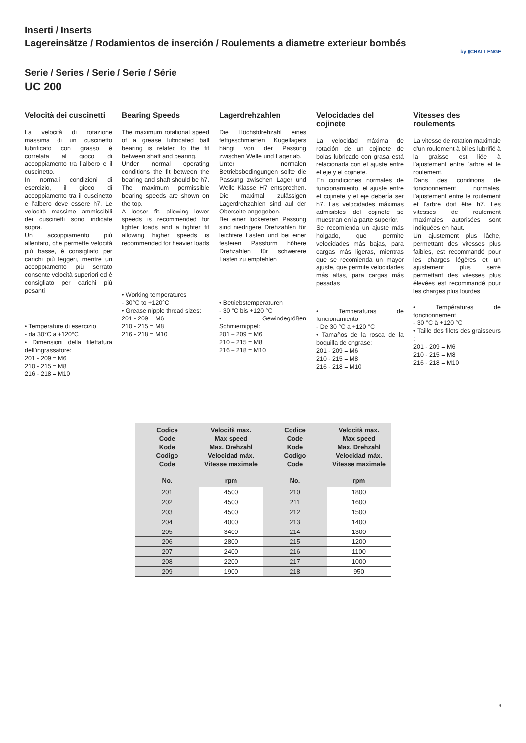Inserti / Inserts
Lagereinsätze / Rodamientos de inserción / Roulements a diametre exterieur bombés
by ▮CHALLENGE
Serie / Series / Serie / Serie / Série
UC 200
Velocità dei cuscinetti
La velocità di rotazione massima di un cuscinetto lubrificato con grasso è correlata al gioco di accoppiamento tra l’albero e il cuscinetto.
In normali condizioni di esercizio, il gioco di accoppiamento tra il cuscinetto e l’albero deve essere h7. Le velocità massime ammissibili dei cuscinetti sono indicate sopra.
Un accoppiamento più allentato, che permette velocità più basse, è consigliato per carichi più leggeri, mentre un accoppiamento più serrato consente velocità superiori ed è consigliato per carichi più pesanti
• Temperature di esercizio
- da 30°C a +120°C
• Dimensioni della filettatura dell’ingrassatore:
201 - 209 = M6
210 - 215 = M8
216 - 218 = M10
Bearing Speeds
The maximum rotational speed of a grease lubricated ball bearing is related to the fit between shaft and bearing.
Under normal operating conditions the fit between the bearing and shaft should be h7. The maximum permissible bearing speeds are shown on the top.
A looser fit, allowing lower speeds is recommended for lighter loads and a tighter fit allowing higher speeds is recommended for heavier loads
• Working temperatures
- 30°C to +120°C
• Grease nipple thread sizes:
201 - 209 = M6
210 - 215 = M8
216 - 218 = M10
Lagerdrehzahlen
Die Höchstdrehzahl eines fettgeschmierten Kugellagers hängt von der Passung zwischen Welle und Lager ab.
Unter normalen Betriebsbedingungen sollte die Passung zwischen Lager und Welle Klasse H7 entsprechen. Die maximal zulässigen Lagerdrehzahlen sind auf der Oberseite angegeben.
Bei einer lockereren Passung sind niedrigere Drehzahlen für leichtere Lasten und bei einer festeren Passform höhere Drehzahlen für schwerere Lasten zu empfehlen
• Betriebstemperaturen
- 30 °C bis +120 °C
• Gewindegrößen Schmiernippel:
201 – 209 = M6
210 – 215 = M8
216 – 218 = M10
Velocidades del cojinete
La velocidad máxima de rotación de un cojinete de bolas lubricado con grasa está relacionada con el ajuste entre el eje y el cojinete.
En condiciones normales de funcionamiento, el ajuste entre el cojinete y el eje debería ser h7. Las velocidades máximas admisibles del cojinete se muestran en la parte superior.
Se recomienda un ajuste más holgado, que permite velocidades más bajas, para cargas más ligeras, mientras que se recomienda un mayor ajuste, que permite velocidades más altas, para cargas más pesadas
• Temperaturas de funcionamiento
- De 30 °C a +120 °C
• Tamaños de la rosca de la boquilla de engrase:
201 - 209 = M6
210 - 215 = M8
216 - 218 = M10
Vitesses des roulements
La vitesse de rotation maximale d'un roulement à billes lubrifié à la graisse est liée à l'ajustement entre l'arbre et le roulement.
Dans des conditions de fonctionnement normales, l'ajustement entre le roulement et l'arbre doit être h7. Les vitesses de roulement maximales autorisées sont indiquées en haut.
Un ajustement plus lâche, permettant des vitesses plus faibles, est recommandé pour les charges légères et un ajustement plus serré permettant des vitesses plus élevées est recommandé pour les charges plus lourdes
• Températures de fonctionnement
- 30 °C à +120 °C
• Taille des filets des graisseurs :
201 - 209 = M6
210 - 215 = M8
216 - 218 = M10
| Codice Code Kode Codigo Code No. | Velocità max. Max speed Max. Drehzahl Velocidad máx. Vitesse maximale rpm | Codice Code Kode Codigo Code No. | Velocità max. Max speed Max. Drehzahl Velocidad máx. Vitesse maximale rpm |
| --- | --- | --- | --- |
| 201 | 4500 | 210 | 1800 |
| 202 | 4500 | 211 | 1600 |
| 203 | 4500 | 212 | 1500 |
| 204 | 4000 | 213 | 1400 |
| 205 | 3400 | 214 | 1300 |
| 206 | 2800 | 215 | 1200 |
| 207 | 2400 | 216 | 1100 |
| 208 | 2200 | 217 | 1000 |
| 209 | 1900 | 218 | 950 |
9